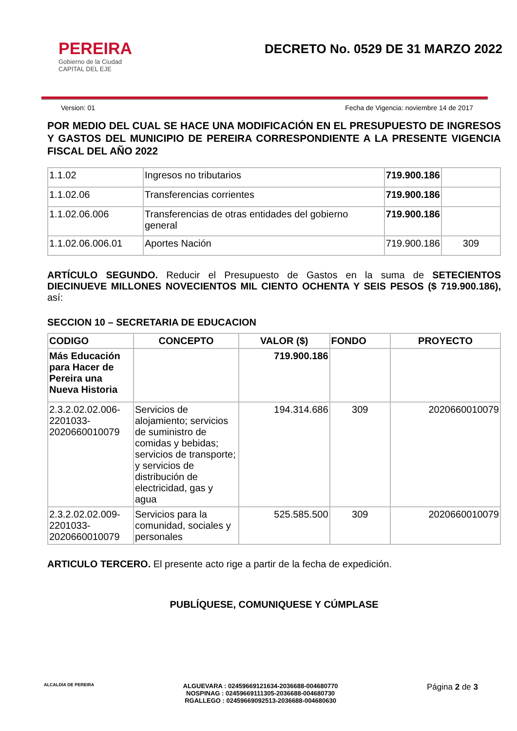PEREIRA
Gobierno de la Ciudad
CAPITAL DEL EJE
DECRETO No. 0529 DE 31 MARZO 2022
Version: 01 Fecha de Vigencia: noviembre 14 de 2017
POR MEDIO DEL CUAL SE HACE UNA MODIFICACIÓN EN EL PRESUPUESTO DE INGRESOS Y GASTOS DEL MUNICIPIO DE PEREIRA CORRESPONDIENTE A LA PRESENTE VIGENCIA FISCAL DEL AÑO 2022
| 1.1.02 | Ingresos no tributarios | 719.900.186 | |
| 1.1.02.06 | Transferencias corrientes | 719.900.186 | |
| 1.1.02.06.006 | Transferencias de otras entidades del gobierno general | 719.900.186 | |
| 1.1.02.06.006.01 | Aportes Nación | 719.900.186 | 309 |
ARTÍCULO SEGUNDO. Reducir el Presupuesto de Gastos en la suma de SETECIENTOS DIECINUEVE MILLONES NOVECIENTOS MIL CIENTO OCHENTA Y SEIS PESOS ($ 719.900.186), así:
SECCION 10 – SECRETARIA DE EDUCACION
| CODIGO | CONCEPTO | VALOR ($) | FONDO | PROYECTO |
| --- | --- | --- | --- | --- |
| Más Educación para Hacer de Pereira una Nueva Historia | | 719.900.186 | | |
| 2.3.2.02.02.006-2201033-2020660010079 | Servicios de alojamiento; servicios de suministro de comidas y bebidas; servicios de transporte; y servicios de distribución de electricidad, gas y agua | 194.314.686 | 309 | 2020660010079 |
| 2.3.2.02.02.009-2201033-2020660010079 | Servicios para la comunidad, sociales y personales | 525.585.500 | 309 | 2020660010079 |
ARTICULO TERCERO. El presente acto rige a partir de la fecha de expedición.
PUBLÍQUESE, COMUNIQUESE Y CÚMPLASE
ALCALDIA DE PEREIRA
ALGUEVARA : 02459669121634-2036688-004680770
NOSPINAG : 02459669111305-2036688-004680730
RGALLEGO : 02459669092513-2036688-004680630
Página 2 de 3